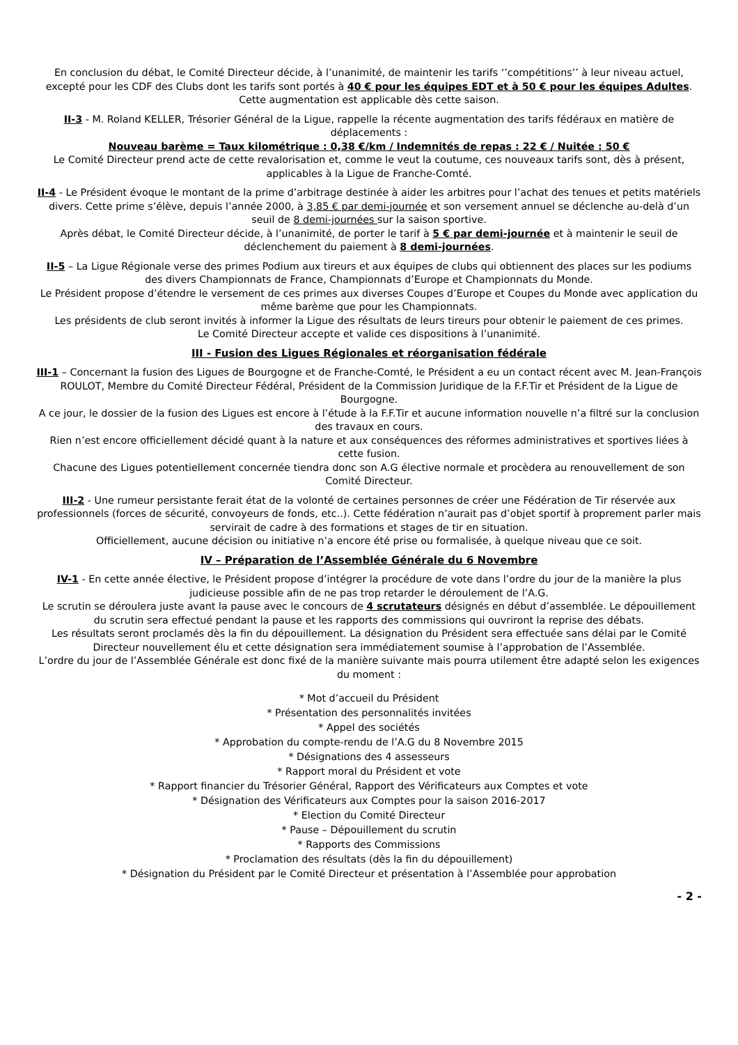En conclusion du débat, le Comité Directeur décide, à l’unanimité, de maintenir les tarifs ‘’compétitions’’ à leur niveau actuel, excepté pour les CDF des Clubs dont les tarifs sont portés à 40 € pour les équipes EDT et à 50 € pour les équipes Adultes. Cette augmentation est applicable dès cette saison.
II-3 - M. Roland KELLER, Trésorier Général de la Ligue, rappelle la récente augmentation des tarifs fédéraux en matière de déplacements :
Nouveau barème = Taux kilométrique : 0,38 €/km / Indemnités de repas : 22 € / Nuitée : 50 €
Le Comité Directeur prend acte de cette revalorisation et, comme le veut la coutume, ces nouveaux tarifs sont, dès à présent, applicables à la Ligue de Franche-Comté.
II-4 - Le Président évoque le montant de la prime d’arbitrage destinée à aider les arbitres pour l’achat des tenues et petits matériels divers. Cette prime s’élève, depuis l’année 2000, à 3,85 € par demi-journée et son versement annuel se déclenche au-delà d’un seuil de 8 demi-journées sur la saison sportive.
Après débat, le Comité Directeur décide, à l’unanimité, de porter le tarif à 5 € par demi-journée et à maintenir le seuil de déclenchement du paiement à 8 demi-journées.
II-5 – La Ligue Régionale verse des primes Podium aux tireurs et aux équipes de clubs qui obtiennent des places sur les podiums des divers Championnats de France, Championnats d’Europe et Championnats du Monde.
Le Président propose d’étendre le versement de ces primes aux diverses Coupes d’Europe et Coupes du Monde avec application du même barème que pour les Championnats.
Les présidents de club seront invités à informer la Ligue des résultats de leurs tireurs pour obtenir le paiement de ces primes.
Le Comité Directeur accepte et valide ces dispositions à l’unanimité.
III - Fusion des Ligues Régionales et réorganisation fédérale
III-1 – Concernant la fusion des Ligues de Bourgogne et de Franche-Comté, le Président a eu un contact récent avec M. Jean-François ROULOT, Membre du Comité Directeur Fédéral, Président de la Commission Juridique de la F.F.Tir et Président de la Ligue de Bourgogne.
A ce jour, le dossier de la fusion des Ligues est encore à l’étude à la F.F.Tir et aucune information nouvelle n’a filtré sur la conclusion des travaux en cours.
Rien n’est encore officiellement décidé quant à la nature et aux conséquences des réformes administratives et sportives liées à cette fusion.
Chacune des Ligues potentiellement concernée tiendra donc son A.G élective normale et procèdera au renouvellement de son Comité Directeur.
III-2 - Une rumeur persistante ferait état de la volonté de certaines personnes de créer une Fédération de Tir réservée aux professionnels (forces de sécurité, convoyeurs de fonds, etc..). Cette fédération n’aurait pas d’objet sportif à proprement parler mais servirait de cadre à des formations et stages de tir en situation.
Officiellement, aucune décision ou initiative n’a encore été prise ou formalisée, à quelque niveau que ce soit.
IV – Préparation de l’Assemblée Générale du 6 Novembre
IV-1 - En cette année élective, le Président propose d’intégrer la procédure de vote dans l’ordre du jour de la manière la plus judicieuse possible afin de ne pas trop retarder le déroulement de l’A.G.
Le scrutin se déroulera juste avant la pause avec le concours de 4 scrutateurs désignés en début d’assemblée. Le dépouillement du scrutin sera effectué pendant la pause et les rapports des commissions qui ouvriront la reprise des débats.
Les résultats seront proclamés dès la fin du dépouillement. La désignation du Président sera effectuée sans délai par le Comité Directeur nouvellement élu et cette désignation sera immédiatement soumise à l’approbation de l’Assemblée.
L’ordre du jour de l’Assemblée Générale est donc fixé de la manière suivante mais pourra utilement être adapté selon les exigences du moment :
* Mot d’accueil du Président
* Présentation des personnalités invitées
* Appel des sociétés
* Approbation du compte-rendu de l’A.G du 8 Novembre 2015
* Désignations des 4 assesseurs
* Rapport moral du Président et vote
* Rapport financier du Trésorier Général, Rapport des Vérificateurs aux Comptes et vote
* Désignation des Vérificateurs aux Comptes pour la saison 2016-2017
* Election du Comité Directeur
* Pause – Dépouillement du scrutin
* Rapports des Commissions
* Proclamation des résultats (dès la fin du dépouillement)
* Désignation du Président par le Comité Directeur et présentation à l’Assemblée pour approbation
- 2 -